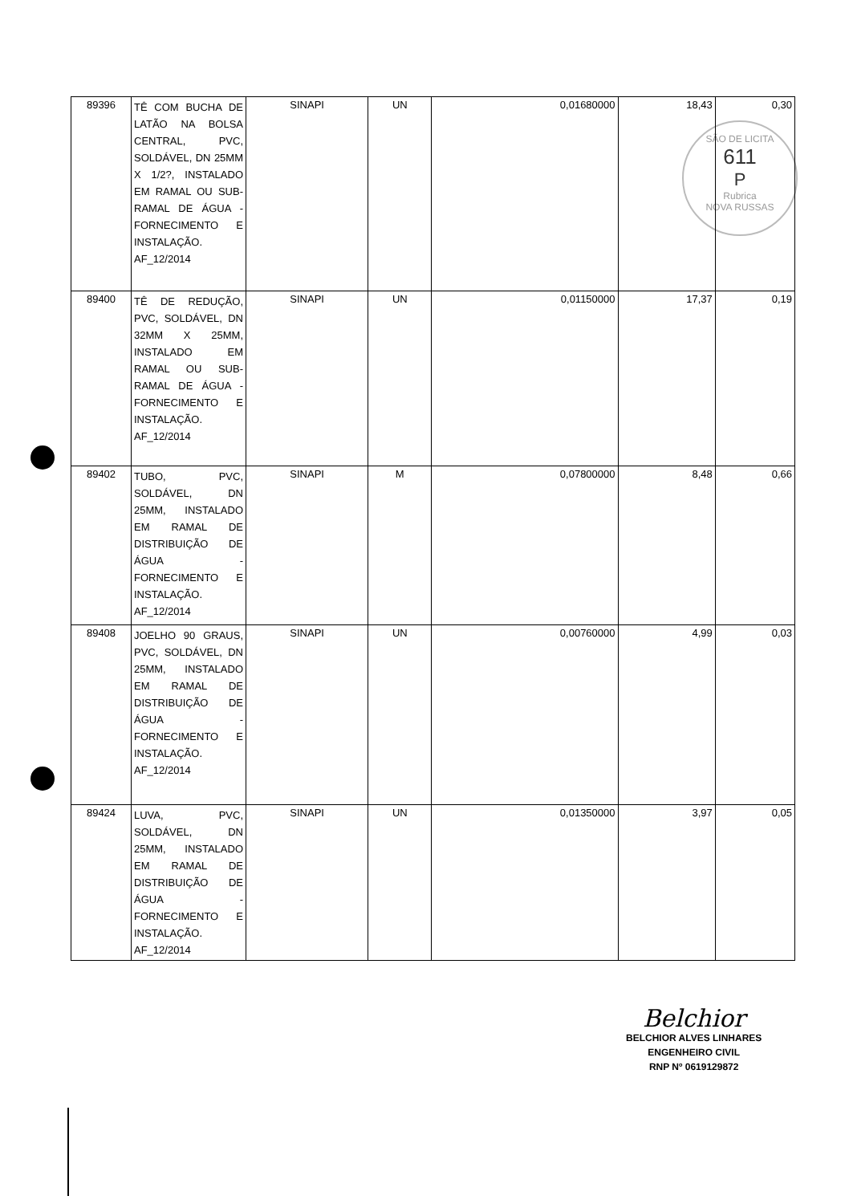SÃO DE LICITA
611
P
Rubrica
NOVA RUSSAS
| 89396 | TÊ COM BUCHA DE LATÃO NA BOLSA CENTRAL, PVC, SOLDÁVEL, DN 25MM X 1/2?, INSTALADO EM RAMAL OU SUB-RAMAL DE ÁGUA - FORNECIMENTO E INSTALAÇÃO. AF_12/2014 | SINAPI | UN | 0,01680000 | 18,43 | 0,30 |
| 89400 | TÊ DE REDUÇÃO, PVC, SOLDÁVEL, DN 32MM X 25MM, INSTALADO EM RAMAL OU SUB-RAMAL DE ÁGUA - FORNECIMENTO E INSTALAÇÃO. AF_12/2014 | SINAPI | UN | 0,01150000 | 17,37 | 0,19 |
| 89402 | TUBO, PVC, SOLDÁVEL, DN 25MM, INSTALADO EM RAMAL DE DISTRIBUIÇÃO DE ÁGUA - FORNECIMENTO E INSTALAÇÃO. AF_12/2014 | SINAPI | M | 0,07800000 | 8,48 | 0,66 |
| 89408 | JOELHO 90 GRAUS, PVC, SOLDÁVEL, DN 25MM, INSTALADO EM RAMAL DE DISTRIBUIÇÃO DE ÁGUA - FORNECIMENTO E INSTALAÇÃO. AF_12/2014 | SINAPI | UN | 0,00760000 | 4,99 | 0,03 |
| 89424 | LUVA, PVC, SOLDÁVEL, DN 25MM, INSTALADO EM RAMAL DE DISTRIBUIÇÃO DE ÁGUA - FORNECIMENTO E INSTALAÇÃO. AF_12/2014 | SINAPI | UN | 0,01350000 | 3,97 | 0,05 |
Belchior
BELCHIOR ALVES LINHARES
ENGENHEIRO CIVIL
RNP Nº 0619129872